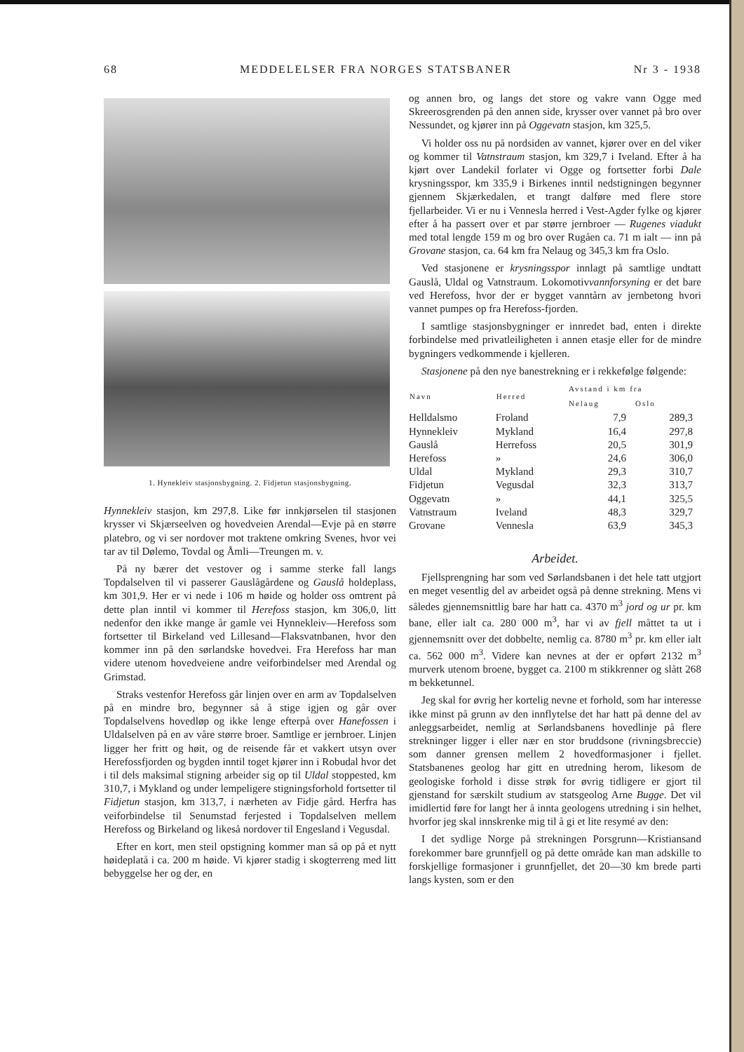68 MEDDELELSER FRA NORGES STATSBANER Nr 3 - 1938
1. Hynekleiv stasjonsbygning. 2. Fidjetun stasjonsbygning.
Hynnekleiv stasjon, km 297,8. Like før innkjørselen til stasjonen krysser vi Skjærseelven og hovedveien Arendal—Evje på en større platebro, og vi ser nordover mot traktene omkring Svenes, hvor vei tar av til Dølemo, Tovdal og Åmli—Treungen m. v.
På ny bærer det vestover og i samme sterke fall langs Topdalselven til vi passerer Gauslågårdene og Gauslå holdeplass, km 301,9. Her er vi nede i 106 m høide og holder oss omtrent på dette plan inntil vi kommer til Herefoss stasjon, km 306,0, litt nedenfor den ikke mange år gamle vei Hynnekleiv—Herefoss som fortsetter til Birkeland ved Lillesand—Flaksvatnbanen, hvor den kommer inn på den sørlandske hovedvei. Fra Herefoss har man videre utenom hovedveiene andre veiforbindelser med Arendal og Grimstad.
Straks vestenfor Herefoss går linjen over en arm av Topdalselven på en mindre bro, begynner så å stige igjen og går over Topdalselvens hovedløp og ikke lenge efterpå over Hanefossen i Uldalselven på en av våre større broer. Samtlige er jernbroer. Linjen ligger her fritt og høit, og de reisende får et vakkert utsyn over Herefossfjorden og bygden inntil toget kjører inn i Robudal hvor det i til dels maksimal stigning arbeider sig op til Uldal stoppested, km 310,7, i Mykland og under lempeligere stigningsforhold fortsetter til Fidjetun stasjon, km 313,7, i nærheten av Fidje gård. Herfra has veiforbindelse til Senumstad ferjested i Topdalselven mellem Herefoss og Birkeland og likeså nordover til Engesland i Vegusdal.
Efter en kort, men steil opstigning kommer man så op på et nytt høideplatå i ca. 200 m høide. Vi kjører stadig i skogterreng med litt bebyggelse her og der, en
og annen bro, og langs det store og vakre vann Ogge med Skreerosgrenden på den annen side, krysser over vannet på bro over Nessundet, og kjører inn på Oggevatn stasjon, km 325,5.
Vi holder oss nu på nordsiden av vannet, kjører over en del viker og kommer til Vatnstraum stasjon, km 329,7 i Iveland. Efter å ha kjørt over Landekil forlater vi Ogge og fortsetter forbi Dale krysningsspor, km 335,9 i Birkenes inntil nedstigningen begynner gjennem Skjærkedalen, et trangt dalføre med flere store fjellarbeider. Vi er nu i Vennesla herred i Vest-Agder fylke og kjører efter å ha passert over et par større jernbroer — Rugenes viadukt med total lengde 159 m og bro over Rugåen ca. 71 m ialt — inn på Grovane stasjon, ca. 64 km fra Nelaug og 345,3 km fra Oslo.
Ved stasjonene er krysningsspor innlagt på samtlige undtatt Gauslå, Uldal og Vatnstraum. Lokomotivvannforsyning er det bare ved Herefoss, hvor der er bygget vanntårn av jernbetong hvori vannet pumpes op fra Herefoss-fjorden.
I samtlige stasjonsbygninger er innredet bad, enten i direkte forbindelse med privatleiligheten i annen etasje eller for de mindre bygningers vedkommende i kjelleren.
Stasjonene på den nye banestrekning er i rekkefølge følgende:
| Navn | Herred | Avstand i km fra | |
| --- | --- | --- | --- |
| | | Nelaug | Oslo |
| Helldalsmo | Froland | 7,9 | 289,3 |
| Hynnekleiv | Mykland | 16,4 | 297,8 |
| Gauslå | Herrefoss | 20,5 | 301,9 |
| Herefoss | » | 24,6 | 306,0 |
| Uldal | Mykland | 29,3 | 310,7 |
| Fidjetun | Vegusdal | 32,3 | 313,7 |
| Oggevatn | » | 44,1 | 325,5 |
| Vatnstraum | Iveland | 48,3 | 329,7 |
| Grovane | Vennesla | 63,9 | 345,3 |
Arbeidet.
Fjellsprengning har som ved Sørlandsbanen i det hele tatt utgjort en meget vesentlig del av arbeidet også på denne strekning. Mens vi således gjennemsnittlig bare har hatt ca. 4370 m<sup>3</sup> jord og ur pr. km bane, eller ialt ca. 280 000 m<sup>3</sup>, har vi av fjell måttet ta ut i gjennemsnitt over det dobbelte, nemlig ca. 8780 m<sup>3</sup> pr. km eller ialt ca. 562 000 m<sup>3</sup>. Videre kan nevnes at der er opført 2132 m<sup>3</sup> murverk utenom broene, bygget ca. 2100 m stikkrenner og slått 268 m bekketunnel.
Jeg skal for øvrig her kortelig nevne et forhold, som har interesse ikke minst på grunn av den innflytelse det har hatt på denne del av anleggsarbeidet, nemlig at Sørlandsbanens hovedlinje på flere strekninger ligger i eller nær en stor bruddsone (rivningsbreccie) som danner grensen mellem 2 hovedformasjoner i fjellet. Statsbanenes geolog har gitt en utredning herom, likesom de geologiske forhold i disse strøk for øvrig tidligere er gjort til gjenstand for særskilt studium av statsgeolog Arne Bugge. Det vil imidlertid føre for langt her å innta geologens utredning i sin helhet, hvorfor jeg skal innskrenke mig til å gi et lite resymé av den:
I det sydlige Norge på strekningen Porsgrunn—Kristiansand forekommer bare grunnfjell og på dette område kan man adskille to forskjellige formasjoner i grunnfjellet, det 20—30 km brede parti langs kysten, som er den